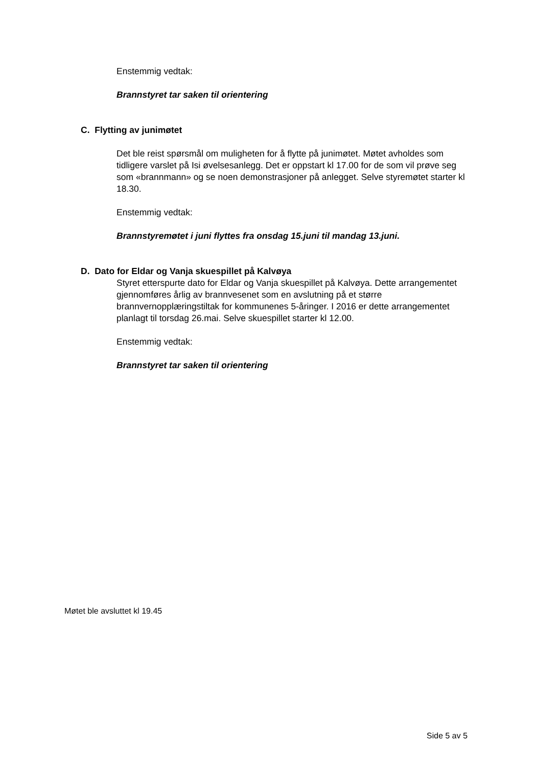Enstemmig vedtak:
Brannstyret tar saken til orientering
C. Flytting av junimøtet
Det ble reist spørsmål om muligheten for å flytte på junimøtet. Møtet avholdes som tidligere varslet på Isi øvelsesanlegg. Det er oppstart kl 17.00 for de som vil prøve seg som «brannmann» og se noen demonstrasjoner på anlegget. Selve styremøtet starter kl 18.30.
Enstemmig vedtak:
Brannstyremøtet i juni flyttes fra onsdag 15.juni til mandag 13.juni.
D. Dato for Eldar og Vanja skuespillet på Kalvøya
Styret etterspurte dato for Eldar og Vanja skuespillet på Kalvøya. Dette arrangementet gjennomføres årlig av brannvesenet som en avslutning på et større brannvernopplæringstiltak for kommunenes 5-åringer. I 2016 er dette arrangementet planlagt til torsdag 26.mai. Selve skuespillet starter kl 12.00.
Enstemmig vedtak:
Brannstyret tar saken til orientering
Møtet ble avsluttet kl 19.45
Side 5 av 5